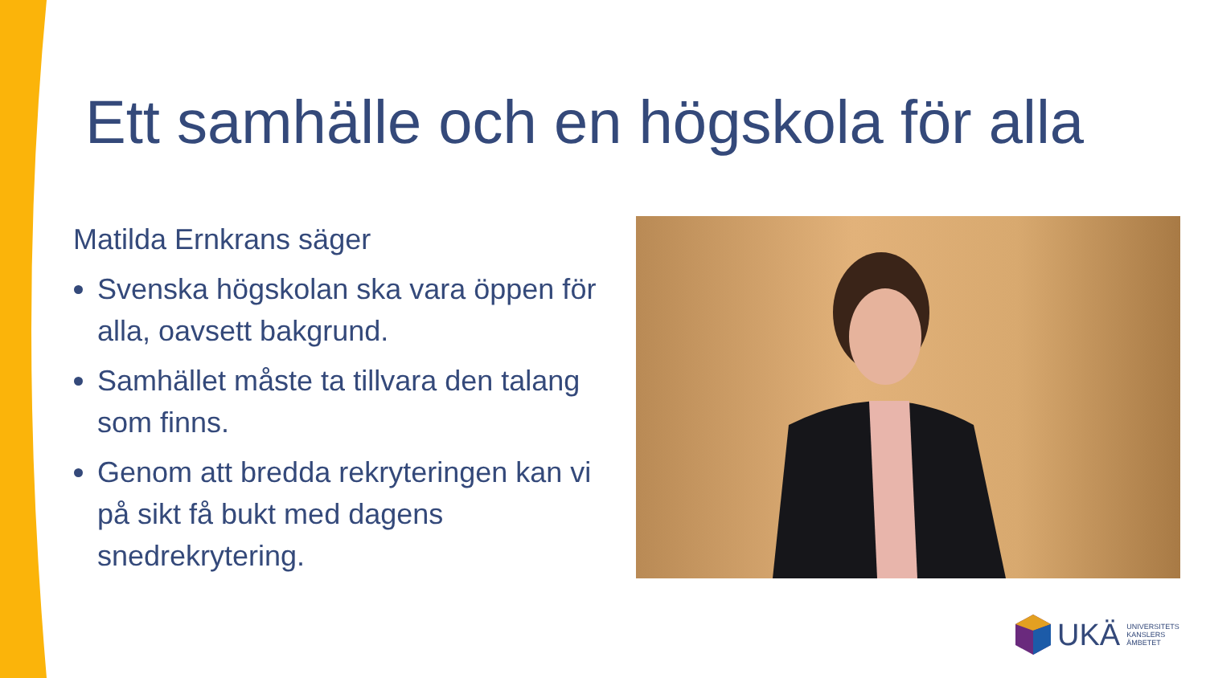Ett samhälle och en högskola för alla
Matilda Ernkrans säger
Svenska högskolan ska vara öppen för alla, oavsett bakgrund.
Samhället måste ta tillvara den talang som finns.
Genom att bredda rekryteringen kan vi på sikt få bukt med dagens snedrekrytering.
UKÄ UNIVERSITETS
KANSLERS
ÄMBETET